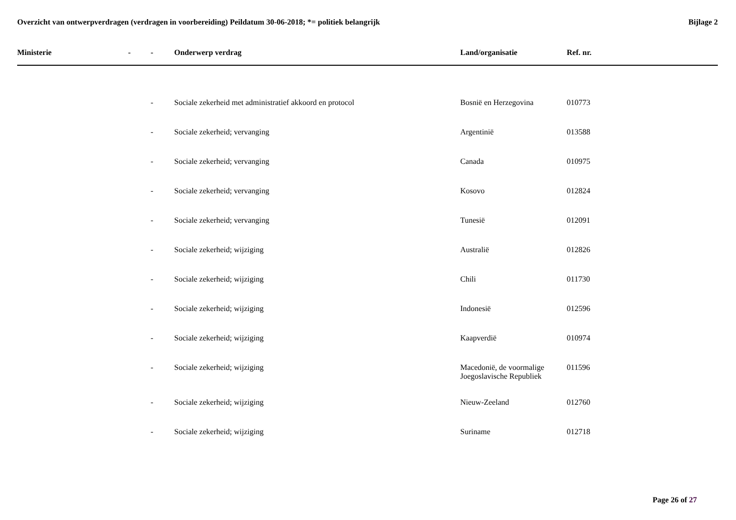Overzicht van ontwerpverdragen (verdragen in voorbereiding) Peildatum 30-06-2018; *= politiek belangrijk
Bijlage 2
| Ministerie | - | - | Onderwerp verdrag | Land/organisatie | Ref. nr. |
| --- | --- | --- | --- | --- | --- |
| | | - | Sociale zekerheid met administratief akkoord en protocol | Bosnië en Herzegovina | 010773 |
| | | - | Sociale zekerheid; vervanging | Argentinië | 013588 |
| | | - | Sociale zekerheid; vervanging | Canada | 010975 |
| | | - | Sociale zekerheid; vervanging | Kosovo | 012824 |
| | | - | Sociale zekerheid; vervanging | Tunesië | 012091 |
| | | - | Sociale zekerheid; wijziging | Australië | 012826 |
| | | - | Sociale zekerheid; wijziging | Chili | 011730 |
| | | - | Sociale zekerheid; wijziging | Indonesië | 012596 |
| | | - | Sociale zekerheid; wijziging | Kaapverdië | 010974 |
| | | - | Sociale zekerheid; wijziging | Macedonië, de voormalige Joegoslavische Republiek | 011596 |
| | | - | Sociale zekerheid; wijziging | Nieuw-Zeeland | 012760 |
| | | - | Sociale zekerheid; wijziging | Suriname | 012718 |
Page 26 of 27